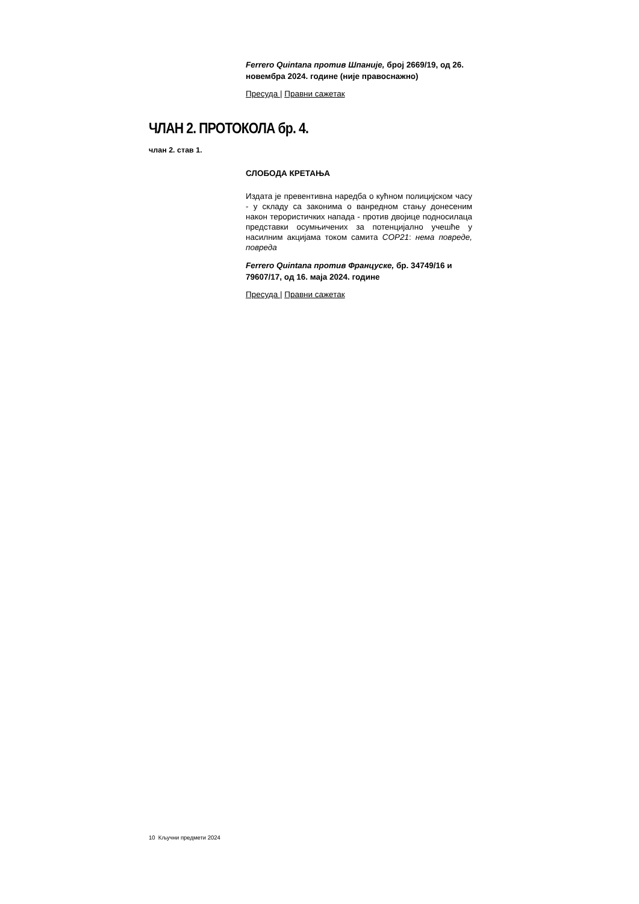Ferrero Quintana против Шпаније, број 2669/19, од 26. новембра 2024. године (није правоснажно)
Пресуда | Правни сажетак
ЧЛАН 2. ПРОТОКОЛА бр. 4.
члан 2. став 1.
СЛОБОДА КРЕТАЊА
Издата је превентивна наредба о кућном полицијском часу - у складу са законима о ванредном стању донесеним након терористичких напада - против двојице подносилаца представки осумњичених за потенцијално учешће у насилним акцијама током самита COP21: нема повреде, повреда
Ferrero Quintana против Француске, бр. 34749/16 и 79607/17, од 16. маја 2024. године
Пресуда | Правни сажетак
10 Кључни предмети 2024